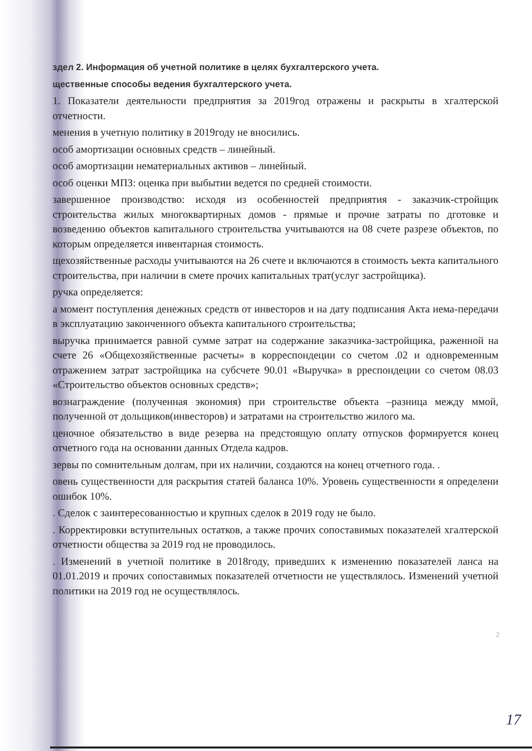здел 2. Информация об учетной политике в целях бухгалтерского учета.
щественные способы ведения бухгалтерского учета.
1. Показатели деятельности предприятия за 2019год отражены и раскрыты в хгалтерской отчетности.
менения в учетную политику в 2019году не вносились.
особ амортизации основных средств – линейный.
особ амортизации нематериальных активов – линейный.
особ оценки МПЗ: оценка при выбытии ведется по средней стоимости.
завершенное производство: исходя из особенностей предприятия - заказчик-стройщик строительства жилых многоквартирных домов - прямые и прочие затраты по дготовке и возведению объектов капитального строительства учитываются на 08 счете разрезе объектов, по которым определяется инвентарная стоимость.
щехозяйственные расходы учитываются на 26 счете и включаются в стоимость ъекта капитального строительства, при наличии в смете прочих капитальных трат(услуг застройщика).
ручка определяется:
а момент поступления денежных средств от инвесторов и на дату подписания Акта иема-передачи в эксплуатацию законченного объекта капитального строительства;
выручка принимается равной сумме затрат на содержание заказчика-застройщика, раженной на счете 26 «Общехозяйственные расчеты» в корреспондеции со счетом .02 и одновременным отражением затрат застройщика на субсчете 90.01 «Выручка» в рреспондеции со счетом 08.03 «Строительство объектов основных средств»;
вознаграждение (полученная экономия) при строительстве объекта –разница между ммой, полученной от дольщиков(инвесторов) и затратами на строительство жилого ма.
ценочное обязательство в виде резерва на предстоящую оплату отпусков формируется конец отчетного года на основании данных Отдела кадров.
зервы по сомнительным долгам, при их наличии, создаются на конец отчетного года. .
овень существенности для раскрытия статей баланса 10%. Уровень существенности я определени ошибок 10%.
. Сделок с заинтересованностью и крупных сделок в 2019 году не было.
. Корректировки вступительных остатков, а также прочих сопоставимых показателей хгалтерской отчетности общества за 2019 год не проводилось.
. Изменений в учетной политике в 2018году, приведших к изменению показателей ланса на 01.01.2019 и прочих сопоставимых показателей отчетности не уществлялось. Изменений учетной политики на 2019 год не осуществлялось.
2
17